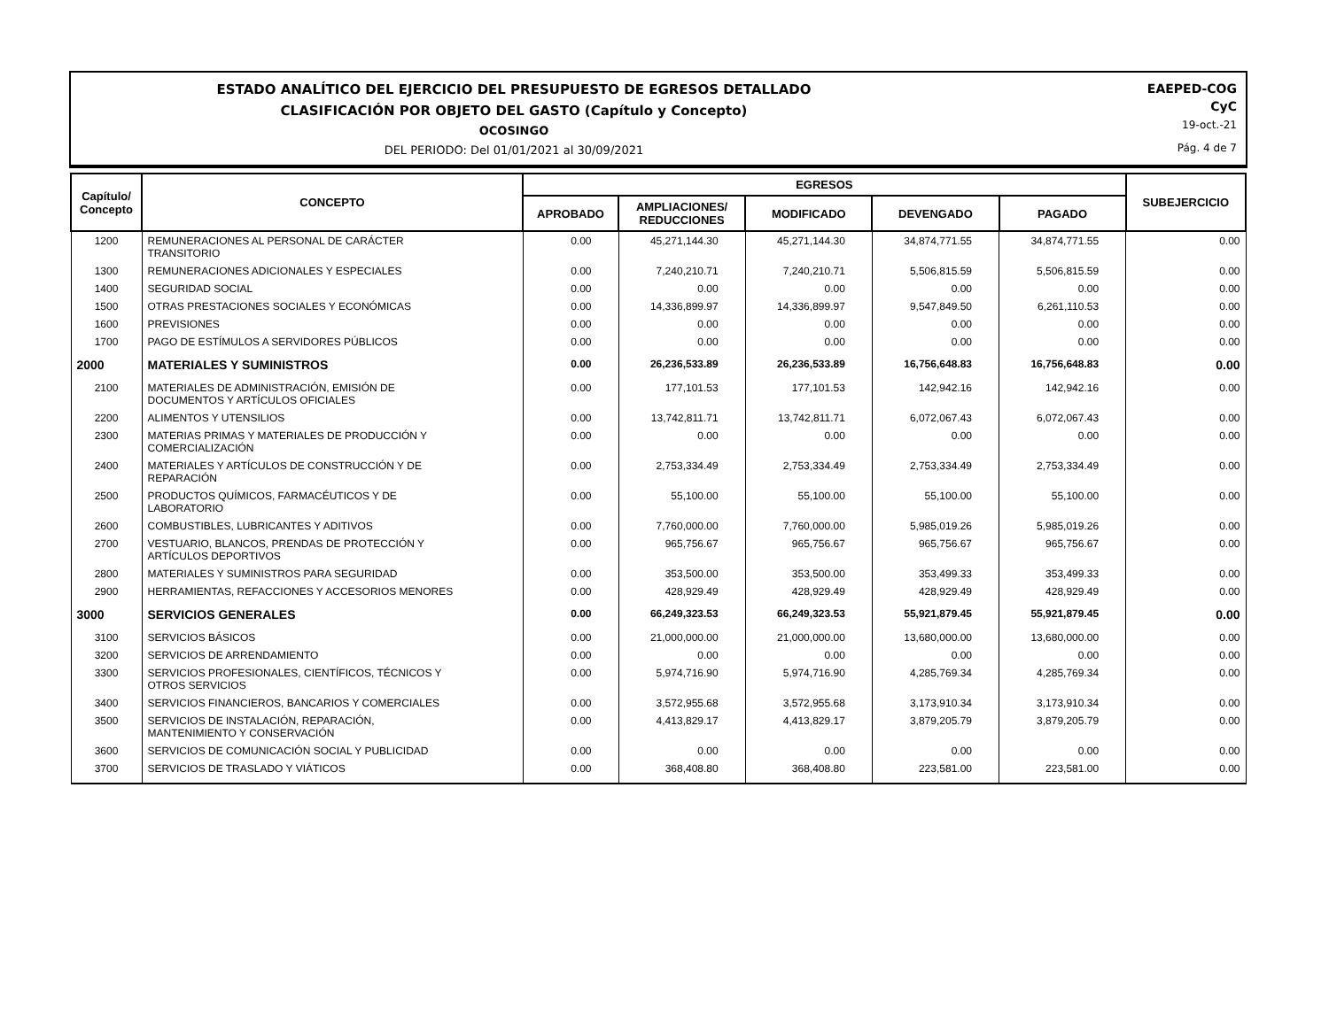ESTADO ANALÍTICO DEL EJERCICIO DEL PRESUPUESTO DE EGRESOS DETALLADO
CLASIFICACIÓN POR OBJETO DEL GASTO (Capítulo y Concepto)
OCOSINGO
DEL PERIODO: Del 01/01/2021 al 30/09/2021
EAEPED-COG
CyC
19-oct.-21
Pág. 4 de 7
| Capítulo/ Concepto | CONCEPTO | EGRESOS | | | | | SUBEJERCICIO |
| --- | --- | --- | --- | --- | --- | --- | --- |
| | | APROBADO | AMPLIACIONES/ REDUCCIONES | MODIFICADO | DEVENGADO | PAGADO | |
| 1200 | REMUNERACIONES AL PERSONAL DE CARÁCTER TRANSITORIO | 0.00 | 45,271,144.30 | 45,271,144.30 | 34,874,771.55 | 34,874,771.55 | 0.00 |
| 1300 | REMUNERACIONES ADICIONALES Y ESPECIALES | 0.00 | 7,240,210.71 | 7,240,210.71 | 5,506,815.59 | 5,506,815.59 | 0.00 |
| 1400 | SEGURIDAD SOCIAL | 0.00 | 0.00 | 0.00 | 0.00 | 0.00 | 0.00 |
| 1500 | OTRAS PRESTACIONES SOCIALES Y ECONÓMICAS | 0.00 | 14,336,899.97 | 14,336,899.97 | 9,547,849.50 | 6,261,110.53 | 0.00 |
| 1600 | PREVISIONES | 0.00 | 0.00 | 0.00 | 0.00 | 0.00 | 0.00 |
| 1700 | PAGO DE ESTÍMULOS A SERVIDORES PÚBLICOS | 0.00 | 0.00 | 0.00 | 0.00 | 0.00 | 0.00 |
| 2000 | MATERIALES Y SUMINISTROS | 0.00 | 26,236,533.89 | 26,236,533.89 | 16,756,648.83 | 16,756,648.83 | 0.00 |
| 2100 | MATERIALES DE ADMINISTRACIÓN, EMISIÓN DE DOCUMENTOS Y ARTÍCULOS OFICIALES | 0.00 | 177,101.53 | 177,101.53 | 142,942.16 | 142,942.16 | 0.00 |
| 2200 | ALIMENTOS Y UTENSILIOS | 0.00 | 13,742,811.71 | 13,742,811.71 | 6,072,067.43 | 6,072,067.43 | 0.00 |
| 2300 | MATERIAS PRIMAS Y MATERIALES DE PRODUCCIÓN Y COMERCIALIZACIÓN | 0.00 | 0.00 | 0.00 | 0.00 | 0.00 | 0.00 |
| 2400 | MATERIALES Y ARTÍCULOS DE CONSTRUCCIÓN Y DE REPARACIÓN | 0.00 | 2,753,334.49 | 2,753,334.49 | 2,753,334.49 | 2,753,334.49 | 0.00 |
| 2500 | PRODUCTOS QUÍMICOS, FARMACÉUTICOS Y DE LABORATORIO | 0.00 | 55,100.00 | 55,100.00 | 55,100.00 | 55,100.00 | 0.00 |
| 2600 | COMBUSTIBLES, LUBRICANTES Y ADITIVOS | 0.00 | 7,760,000.00 | 7,760,000.00 | 5,985,019.26 | 5,985,019.26 | 0.00 |
| 2700 | VESTUARIO, BLANCOS, PRENDAS DE PROTECCIÓN Y ARTÍCULOS DEPORTIVOS | 0.00 | 965,756.67 | 965,756.67 | 965,756.67 | 965,756.67 | 0.00 |
| 2800 | MATERIALES Y SUMINISTROS PARA SEGURIDAD | 0.00 | 353,500.00 | 353,500.00 | 353,499.33 | 353,499.33 | 0.00 |
| 2900 | HERRAMIENTAS, REFACCIONES Y ACCESORIOS MENORES | 0.00 | 428,929.49 | 428,929.49 | 428,929.49 | 428,929.49 | 0.00 |
| 3000 | SERVICIOS GENERALES | 0.00 | 66,249,323.53 | 66,249,323.53 | 55,921,879.45 | 55,921,879.45 | 0.00 |
| 3100 | SERVICIOS BÁSICOS | 0.00 | 21,000,000.00 | 21,000,000.00 | 13,680,000.00 | 13,680,000.00 | 0.00 |
| 3200 | SERVICIOS DE ARRENDAMIENTO | 0.00 | 0.00 | 0.00 | 0.00 | 0.00 | 0.00 |
| 3300 | SERVICIOS PROFESIONALES, CIENTÍFICOS, TÉCNICOS Y OTROS SERVICIOS | 0.00 | 5,974,716.90 | 5,974,716.90 | 4,285,769.34 | 4,285,769.34 | 0.00 |
| 3400 | SERVICIOS FINANCIEROS, BANCARIOS Y COMERCIALES | 0.00 | 3,572,955.68 | 3,572,955.68 | 3,173,910.34 | 3,173,910.34 | 0.00 |
| 3500 | SERVICIOS DE INSTALACIÓN, REPARACIÓN, MANTENIMIENTO Y CONSERVACIÓN | 0.00 | 4,413,829.17 | 4,413,829.17 | 3,879,205.79 | 3,879,205.79 | 0.00 |
| 3600 | SERVICIOS DE COMUNICACIÓN SOCIAL Y PUBLICIDAD | 0.00 | 0.00 | 0.00 | 0.00 | 0.00 | 0.00 |
| 3700 | SERVICIOS DE TRASLADO Y VIÁTICOS | 0.00 | 368,408.80 | 368,408.80 | 223,581.00 | 223,581.00 | 0.00 |